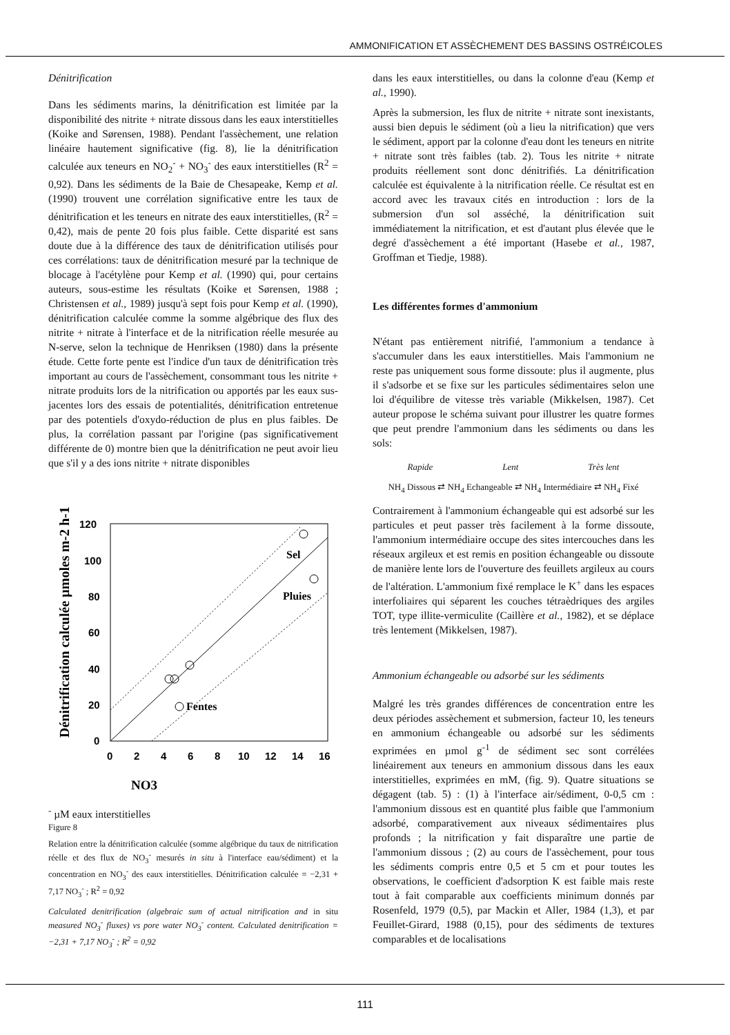AMMONIFICATION ET ASSÈCHEMENT DES BASSINS OSTRÉICOLES
Dénitrification
Dans les sédiments marins, la dénitrification est limitée par la disponibilité des nitrite + nitrate dissous dans les eaux interstitielles (Koike and Sørensen, 1988). Pendant l'assèchement, une relation linéaire hautement significative (fig. 8), lie la dénitrification calculée aux teneurs en NO<sub>2</sub><sup>-</sup> + NO<sub>3</sub><sup>-</sup> des eaux interstitielles (R<sup>2</sup> = 0,92). Dans les sédiments de la Baie de Chesapeake, Kemp et al. (1990) trouvent une corrélation significative entre les taux de dénitrification et les teneurs en nitrate des eaux interstitielles, (R<sup>2</sup> = 0,42), mais de pente 20 fois plus faible. Cette disparité est sans doute due à la différence des taux de dénitrification utilisés pour ces corrélations: taux de dénitrification mesuré par la technique de blocage à l'acétylène pour Kemp et al. (1990) qui, pour certains auteurs, sous-estime les résultats (Koike et Sørensen, 1988 ; Christensen et al., 1989) jusqu'à sept fois pour Kemp et al. (1990), dénitrification calculée comme la somme algébrique des flux des nitrite + nitrate à l'interface et de la nitrification réelle mesurée au N-serve, selon la technique de Henriksen (1980) dans la présente étude. Cette forte pente est l'indice d'un taux de dénitrification très important au cours de l'assèchement, consommant tous les nitrite + nitrate produits lors de la nitrification ou apportés par les eaux sus-jacentes lors des essais de potentialités, dénitrification entretenue par des potentiels d'oxydo-réduction de plus en plus faibles. De plus, la corrélation passant par l'origine (pas significativement différente de 0) montre bien que la dénitrification ne peut avoir lieu que s'il y a des ions nitrite + nitrate disponibles
Dénitrification calculée µmoles m-2 h-1
120
100
80
60
40
20
0
0
2
4
6
8
10
12
14
16
Sel
Pluies
Fentes
NO3- µM eaux interstitielles
Figure 8
Relation entre la dénitrification calculée (somme algébrique du taux de nitrification réelle et des flux de NO<sub>3</sub><sup>-</sup> mesurés in situ à l'interface eau/sédiment) et la concentration en NO<sub>3</sub><sup>-</sup> des eaux interstitielles. Dénitrification calculée = −2,31 + 7,17 NO<sub>3</sub><sup>-</sup> ; R<sup>2</sup> = 0,92
Calculated denitrification (algebraic sum of actual nitrification and in situ measured NO<sub>3</sub><sup>-</sup> fluxes) vs pore water NO<sub>3</sub><sup>-</sup> content. Calculated denitrification = −2,31 + 7,17 NO<sub>3</sub><sup>-</sup> ; R<sup>2</sup> = 0,92
dans les eaux interstitielles, ou dans la colonne d'eau (Kemp et al., 1990).
Après la submersion, les flux de nitrite + nitrate sont inexistants, aussi bien depuis le sédiment (où a lieu la nitrification) que vers le sédiment, apport par la colonne d'eau dont les teneurs en nitrite + nitrate sont très faibles (tab. 2). Tous les nitrite + nitrate produits réellement sont donc dénitrifiés. La dénitrification calculée est équivalente à la nitrification réelle. Ce résultat est en accord avec les travaux cités en introduction : lors de la submersion d'un sol asséché, la dénitrification suit immédiatement la nitrification, et est d'autant plus élevée que le degré d'assèchement a été important (Hasebe et al., 1987, Groffman et Tiedje, 1988).
Les différentes formes d'ammonium
N'étant pas entièrement nitrifié, l'ammonium a tendance à s'accumuler dans les eaux interstitielles. Mais l'ammonium ne reste pas uniquement sous forme dissoute: plus il augmente, plus il s'adsorbe et se fixe sur les particules sédimentaires selon une loi d'équilibre de vitesse très variable (Mikkelsen, 1987). Cet auteur propose le schéma suivant pour illustrer les quatre formes que peut prendre l'ammonium dans les sédiments ou dans les sols:
Rapide Lent Très lent
NH<sub>4</sub> Dissous ⇄ NH<sub>4</sub> Echangeable ⇄ NH<sub>4</sub> Intermédiaire ⇄ NH<sub>4</sub> Fixé
Contrairement à l'ammonium échangeable qui est adsorbé sur les particules et peut passer très facilement à la forme dissoute, l'ammonium intermédiaire occupe des sites intercouches dans les réseaux argileux et est remis en position échangeable ou dissoute de manière lente lors de l'ouverture des feuillets argileux au cours de l'altération. L'ammonium fixé remplace le K<sup>+</sup> dans les espaces interfoliaires qui séparent les couches tétraèdriques des argiles TOT, type illite-vermiculite (Caillère et al., 1982), et se déplace très lentement (Mikkelsen, 1987).
Ammonium échangeable ou adsorbé sur les sédiments
Malgré les très grandes différences de concentration entre les deux périodes assèchement et submersion, facteur 10, les teneurs en ammonium échangeable ou adsorbé sur les sédiments exprimées en µmol g<sup>-1</sup> de sédiment sec sont corrélées linéairement aux teneurs en ammonium dissous dans les eaux interstitielles, exprimées en mM, (fig. 9). Quatre situations se dégagent (tab. 5) : (1) à l'interface air/sédiment, 0-0,5 cm : l'ammonium dissous est en quantité plus faible que l'ammonium adsorbé, comparativement aux niveaux sédimentaires plus profonds ; la nitrification y fait disparaître une partie de l'ammonium dissous ; (2) au cours de l'assèchement, pour tous les sédiments compris entre 0,5 et 5 cm et pour toutes les observations, le coefficient d'adsorption K est faible mais reste tout à fait comparable aux coefficients minimum donnés par Rosenfeld, 1979 (0,5), par Mackin et Aller, 1984 (1,3), et par Feuillet-Girard, 1988 (0,15), pour des sédiments de textures comparables et de localisations
111